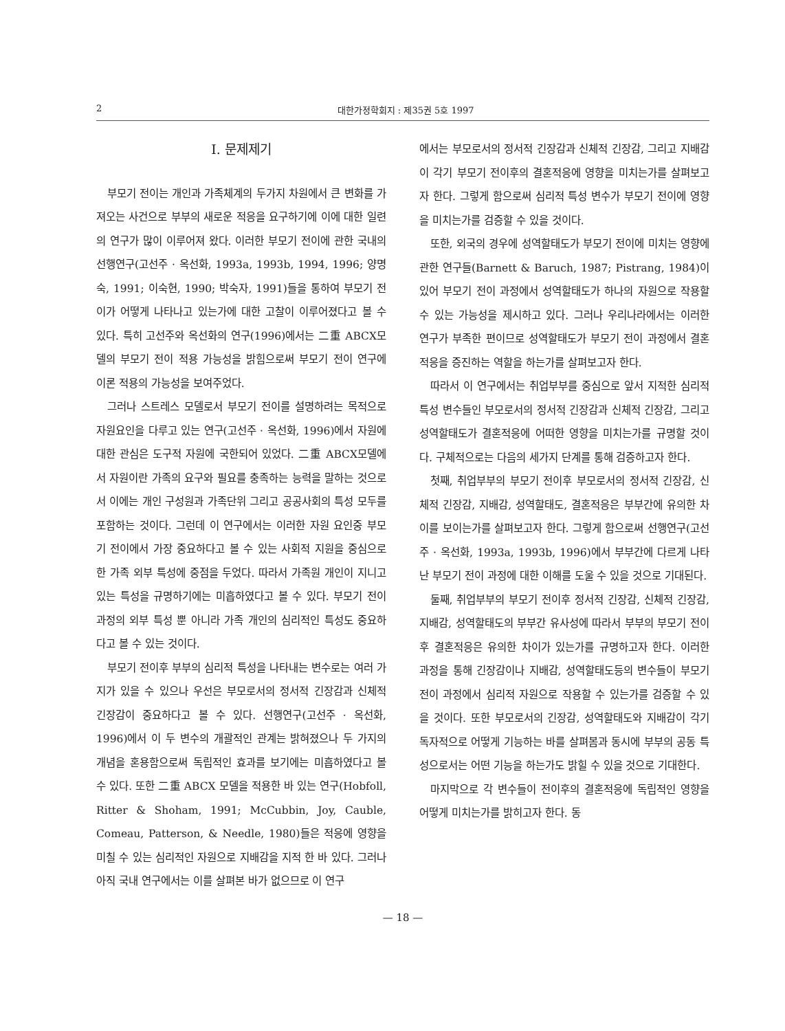2 대한가정학회지 : 제35권 5호 1997
Ⅰ. 문제제기
부모기 전이는 개인과 가족체계의 두가지 차원에서 큰 변화를 가져오는 사건으로 부부의 새로운 적응을 요구하기에 이에 대한 일련의 연구가 많이 이루어져 왔다. 이러한 부모기 전이에 관한 국내의 선행연구(고선주 · 옥선화, 1993a, 1993b, 1994, 1996; 양명숙, 1991; 이숙현, 1990; 박숙자, 1991)들을 통하여 부모기 전이가 어떻게 나타나고 있는가에 대한 고찰이 이루어졌다고 볼 수 있다. 특히 고선주와 옥선화의 연구(1996)에서는 二重 ABCX모델의 부모기 전이 적용 가능성을 밝힘으로써 부모기 전이 연구에 이론 적용의 가능성을 보여주었다.
그러나 스트레스 모델로서 부모기 전이를 설명하려는 목적으로 자원요인을 다루고 있는 연구(고선주 · 옥선화, 1996)에서 자원에 대한 관심은 도구적 자원에 국한되어 있었다. 二重 ABCX모델에서 자원이란 가족의 요구와 필요를 충족하는 능력을 말하는 것으로서 이에는 개인 구성원과 가족단위 그리고 공공사회의 특성 모두를 포함하는 것이다. 그런데 이 연구에서는 이러한 자원 요인중 부모기 전이에서 가장 중요하다고 볼 수 있는 사회적 지원을 중심으로 한 가족 외부 특성에 중점을 두었다. 따라서 가족원 개인이 지니고 있는 특성을 규명하기에는 미흡하였다고 볼 수 있다. 부모기 전이 과정의 외부 특성 뿐 아니라 가족 개인의 심리적인 특성도 중요하다고 볼 수 있는 것이다.
부모기 전이후 부부의 심리적 특성을 나타내는 변수로는 여러 가지가 있을 수 있으나 우선은 부모로서의 정서적 긴장감과 신체적 긴장감이 중요하다고 볼 수 있다. 선행연구(고선주 · 옥선화, 1996)에서 이 두 변수의 개괄적인 관계는 밝혀졌으나 두 가지의 개념을 혼용함으로써 독립적인 효과를 보기에는 미흡하였다고 볼 수 있다. 또한 二重 ABCX 모델을 적용한 바 있는 연구(Hobfoll, Ritter & Shoham, 1991; McCubbin, Joy, Cauble, Comeau, Patterson, & Needle, 1980)들은 적응에 영향을 미칠 수 있는 심리적인 자원으로 지배감을 지적 한 바 있다. 그러나 아직 국내 연구에서는 이를 살펴본 바가 없으므로 이 연구
에서는 부모로서의 정서적 긴장감과 신체적 긴장감, 그리고 지배감이 각기 부모기 전이후의 결혼적응에 영향을 미치는가를 살펴보고자 한다. 그렇게 함으로써 심리적 특성 변수가 부모기 전이에 영향을 미치는가를 검증할 수 있을 것이다.
또한, 외국의 경우에 성역할태도가 부모기 전이에 미치는 영향에 관한 연구들(Barnett & Baruch, 1987; Pistrang, 1984)이 있어 부모기 전이 과정에서 성역할태도가 하나의 자원으로 작용할 수 있는 가능성을 제시하고 있다. 그러나 우리나라에서는 이러한 연구가 부족한 편이므로 성역할태도가 부모기 전이 과정에서 결혼적응을 증진하는 역할을 하는가를 살펴보고자 한다.
따라서 이 연구에서는 취업부부를 중심으로 앞서 지적한 심리적 특성 변수들인 부모로서의 정서적 긴장감과 신체적 긴장감, 그리고 성역할태도가 결혼적응에 어떠한 영향을 미치는가를 규명할 것이다. 구체적으로는 다음의 세가지 단계를 통해 검증하고자 한다.
첫째, 취업부부의 부모기 전이후 부모로서의 정서적 긴장감, 신체적 긴장감, 지배감, 성역할태도, 결혼적응은 부부간에 유의한 차이를 보이는가를 살펴보고자 한다. 그렇게 함으로써 선행연구(고선주 · 옥선화, 1993a, 1993b, 1996)에서 부부간에 다르게 나타난 부모기 전이 과정에 대한 이해를 도울 수 있을 것으로 기대된다.
둘째, 취업부부의 부모기 전이후 정서적 긴장감, 신체적 긴장감, 지배감, 성역할태도의 부부간 유사성에 따라서 부부의 부모기 전이후 결혼적응은 유의한 차이가 있는가를 규명하고자 한다. 이러한 과정을 통해 긴장감이나 지배감, 성역할태도등의 변수들이 부모기 전이 과정에서 심리적 자원으로 작용할 수 있는가를 검증할 수 있을 것이다. 또한 부모로서의 긴장감, 성역할태도와 지배감이 각기 독자적으로 어떻게 기능하는 바를 살펴봄과 동시에 부부의 공동 특성으로서는 어떤 기능을 하는가도 밝힐 수 있을 것으로 기대한다.
마지막으로 각 변수들이 전이후의 결혼적응에 독립적인 영향을 어떻게 미치는가를 밝히고자 한다. 동
— 18 —